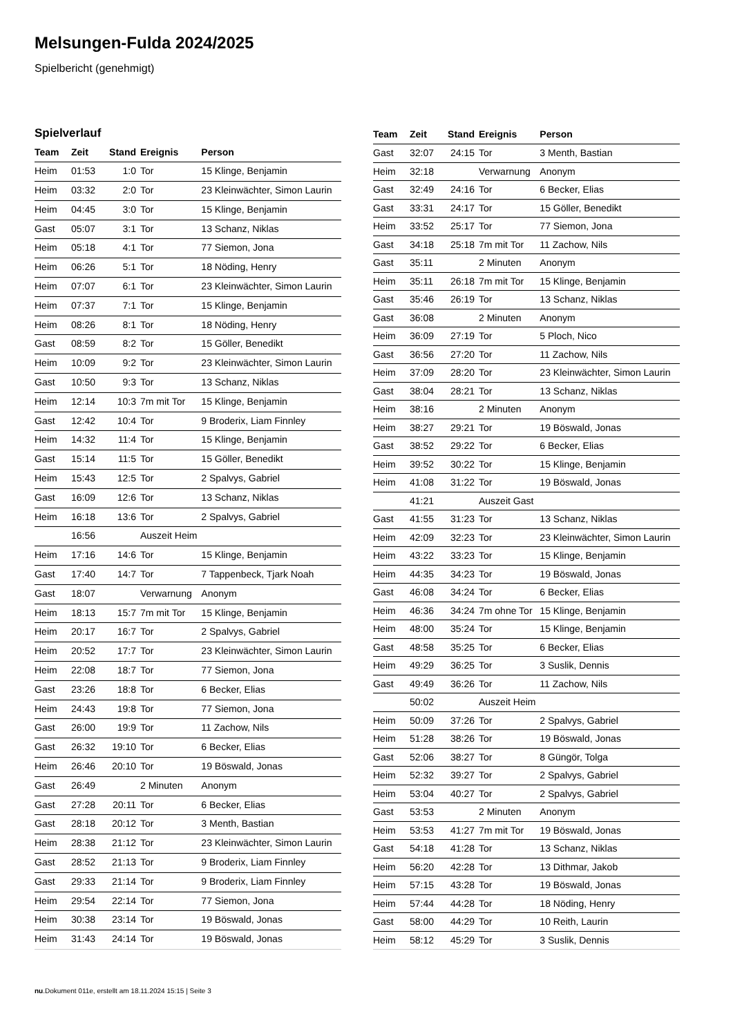Melsungen-Fulda 2024/2025
Spielbericht (genehmigt)
Spielverlauf
| Team | Zeit | Stand | Ereignis | Person |
| --- | --- | --- | --- | --- |
| Heim | 01:53 | 1:0 | Tor | 15 Klinge, Benjamin |
| Heim | 03:32 | 2:0 | Tor | 23 Kleinwächter, Simon Laurin |
| Heim | 04:45 | 3:0 | Tor | 15 Klinge, Benjamin |
| Gast | 05:07 | 3:1 | Tor | 13 Schanz, Niklas |
| Heim | 05:18 | 4:1 | Tor | 77 Siemon, Jona |
| Heim | 06:26 | 5:1 | Tor | 18 Nöding, Henry |
| Heim | 07:07 | 6:1 | Tor | 23 Kleinwächter, Simon Laurin |
| Heim | 07:37 | 7:1 | Tor | 15 Klinge, Benjamin |
| Heim | 08:26 | 8:1 | Tor | 18 Nöding, Henry |
| Gast | 08:59 | 8:2 | Tor | 15 Göller, Benedikt |
| Heim | 10:09 | 9:2 | Tor | 23 Kleinwächter, Simon Laurin |
| Gast | 10:50 | 9:3 | Tor | 13 Schanz, Niklas |
| Heim | 12:14 | 10:3 | 7m mit Tor | 15 Klinge, Benjamin |
| Gast | 12:42 | 10:4 | Tor | 9 Broderix, Liam Finnley |
| Heim | 14:32 | 11:4 | Tor | 15 Klinge, Benjamin |
| Gast | 15:14 | 11:5 | Tor | 15 Göller, Benedikt |
| Heim | 15:43 | 12:5 | Tor | 2 Spalvys, Gabriel |
| Gast | 16:09 | 12:6 | Tor | 13 Schanz, Niklas |
| Heim | 16:18 | 13:6 | Tor | 2 Spalvys, Gabriel |
| | 16:56 | | Auszeit Heim | |
| Heim | 17:16 | 14:6 | Tor | 15 Klinge, Benjamin |
| Gast | 17:40 | 14:7 | Tor | 7 Tappenbeck, Tjark Noah |
| Gast | 18:07 | | Verwarnung | Anonym |
| Heim | 18:13 | 15:7 | 7m mit Tor | 15 Klinge, Benjamin |
| Heim | 20:17 | 16:7 | Tor | 2 Spalvys, Gabriel |
| Heim | 20:52 | 17:7 | Tor | 23 Kleinwächter, Simon Laurin |
| Heim | 22:08 | 18:7 | Tor | 77 Siemon, Jona |
| Gast | 23:26 | 18:8 | Tor | 6 Becker, Elias |
| Heim | 24:43 | 19:8 | Tor | 77 Siemon, Jona |
| Gast | 26:00 | 19:9 | Tor | 11 Zachow, Nils |
| Gast | 26:32 | 19:10 | Tor | 6 Becker, Elias |
| Heim | 26:46 | 20:10 | Tor | 19 Böswald, Jonas |
| Gast | 26:49 | | 2 Minuten | Anonym |
| Gast | 27:28 | 20:11 | Tor | 6 Becker, Elias |
| Gast | 28:18 | 20:12 | Tor | 3 Menth, Bastian |
| Heim | 28:38 | 21:12 | Tor | 23 Kleinwächter, Simon Laurin |
| Gast | 28:52 | 21:13 | Tor | 9 Broderix, Liam Finnley |
| Gast | 29:33 | 21:14 | Tor | 9 Broderix, Liam Finnley |
| Heim | 29:54 | 22:14 | Tor | 77 Siemon, Jona |
| Heim | 30:38 | 23:14 | Tor | 19 Böswald, Jonas |
| Heim | 31:43 | 24:14 | Tor | 19 Böswald, Jonas |
| Team | Zeit | Stand | Ereignis | Person |
| --- | --- | --- | --- | --- |
| Gast | 32:07 | 24:15 | Tor | 3 Menth, Bastian |
| Heim | 32:18 | | Verwarnung | Anonym |
| Gast | 32:49 | 24:16 | Tor | 6 Becker, Elias |
| Gast | 33:31 | 24:17 | Tor | 15 Göller, Benedikt |
| Heim | 33:52 | 25:17 | Tor | 77 Siemon, Jona |
| Gast | 34:18 | 25:18 | 7m mit Tor | 11 Zachow, Nils |
| Gast | 35:11 | | 2 Minuten | Anonym |
| Heim | 35:11 | 26:18 | 7m mit Tor | 15 Klinge, Benjamin |
| Gast | 35:46 | 26:19 | Tor | 13 Schanz, Niklas |
| Gast | 36:08 | | 2 Minuten | Anonym |
| Heim | 36:09 | 27:19 | Tor | 5 Ploch, Nico |
| Gast | 36:56 | 27:20 | Tor | 11 Zachow, Nils |
| Heim | 37:09 | 28:20 | Tor | 23 Kleinwächter, Simon Laurin |
| Gast | 38:04 | 28:21 | Tor | 13 Schanz, Niklas |
| Heim | 38:16 | | 2 Minuten | Anonym |
| Heim | 38:27 | 29:21 | Tor | 19 Böswald, Jonas |
| Gast | 38:52 | 29:22 | Tor | 6 Becker, Elias |
| Heim | 39:52 | 30:22 | Tor | 15 Klinge, Benjamin |
| Heim | 41:08 | 31:22 | Tor | 19 Böswald, Jonas |
| | 41:21 | | Auszeit Gast | |
| Gast | 41:55 | 31:23 | Tor | 13 Schanz, Niklas |
| Heim | 42:09 | 32:23 | Tor | 23 Kleinwächter, Simon Laurin |
| Heim | 43:22 | 33:23 | Tor | 15 Klinge, Benjamin |
| Heim | 44:35 | 34:23 | Tor | 19 Böswald, Jonas |
| Gast | 46:08 | 34:24 | Tor | 6 Becker, Elias |
| Heim | 46:36 | 34:24 | 7m ohne Tor | 15 Klinge, Benjamin |
| Heim | 48:00 | 35:24 | Tor | 15 Klinge, Benjamin |
| Gast | 48:58 | 35:25 | Tor | 6 Becker, Elias |
| Heim | 49:29 | 36:25 | Tor | 3 Suslik, Dennis |
| Gast | 49:49 | 36:26 | Tor | 11 Zachow, Nils |
| | 50:02 | | Auszeit Heim | |
| Heim | 50:09 | 37:26 | Tor | 2 Spalvys, Gabriel |
| Heim | 51:28 | 38:26 | Tor | 19 Böswald, Jonas |
| Gast | 52:06 | 38:27 | Tor | 8 Güngör, Tolga |
| Heim | 52:32 | 39:27 | Tor | 2 Spalvys, Gabriel |
| Heim | 53:04 | 40:27 | Tor | 2 Spalvys, Gabriel |
| Gast | 53:53 | | 2 Minuten | Anonym |
| Heim | 53:53 | 41:27 | 7m mit Tor | 19 Böswald, Jonas |
| Gast | 54:18 | 41:28 | Tor | 13 Schanz, Niklas |
| Heim | 56:20 | 42:28 | Tor | 13 Dithmar, Jakob |
| Heim | 57:15 | 43:28 | Tor | 19 Böswald, Jonas |
| Heim | 57:44 | 44:28 | Tor | 18 Nöding, Henry |
| Gast | 58:00 | 44:29 | Tor | 10 Reith, Laurin |
| Heim | 58:12 | 45:29 | Tor | 3 Suslik, Dennis |
nu.Dokument 011e, erstellt am 18.11.2024 15:15 | Seite 3